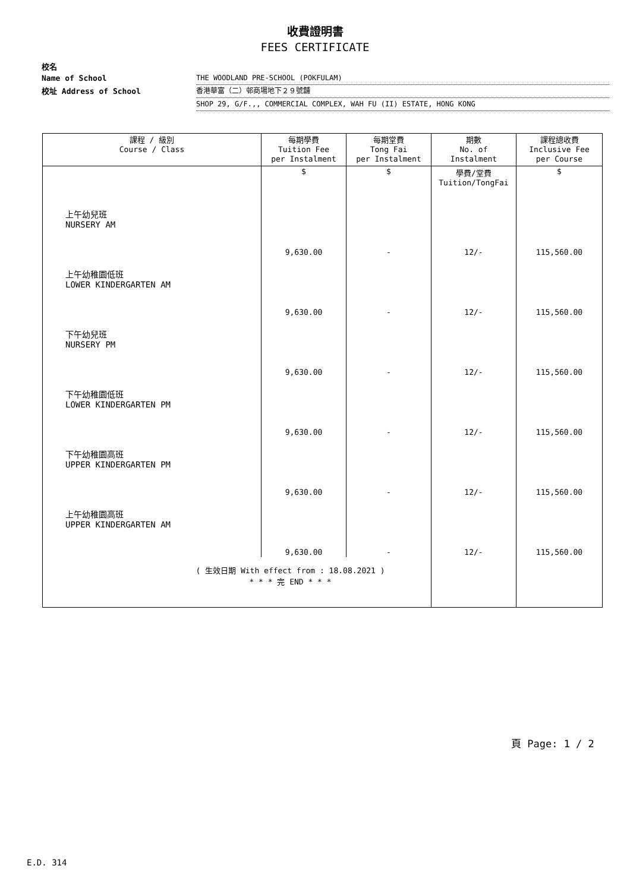收費證明書
FEES CERTIFICATE
校名
Name of School THE WOODLAND PRE-SCHOOL (POKFULAM)
校址 Address of School 香港華富（二）邨商場地下２９號舖
SHOP 29, G/F.,, COMMERCIAL COMPLEX, WAH FU (II) ESTATE, HONG KONG
| 課程 / 級別 Course / Class | 每期學費 Tuition Fee per Instalment | 每期堂費 Tong Fai per Instalment | 期數 No. of Instalment | 課程總收費 Inclusive Fee per Course |
| --- | --- | --- | --- | --- |
| | $ | $ | 學費/堂費 Tuition/TongFai | $ |
| 上午幼兒班 NURSERY AM | 9,630.00 | - | 12/- | 115,560.00 |
| 上午幼稚園低班 LOWER KINDERGARTEN AM | 9,630.00 | - | 12/- | 115,560.00 |
| 下午幼兒班 NURSERY PM | 9,630.00 | - | 12/- | 115,560.00 |
| 下午幼稚園低班 LOWER KINDERGARTEN PM | 9,630.00 | - | 12/- | 115,560.00 |
| 下午幼稚園高班 UPPER KINDERGARTEN PM | 9,630.00 | - | 12/- | 115,560.00 |
| 上午幼稚園高班 UPPER KINDERGARTEN AM | 9,630.00 | - | 12/- | 115,560.00 |
| ( 生效日期 With effect from : 18.08.2021 ) * * * 完 END * * * | | | | |
頁 Page: 1 / 2
E.D. 314